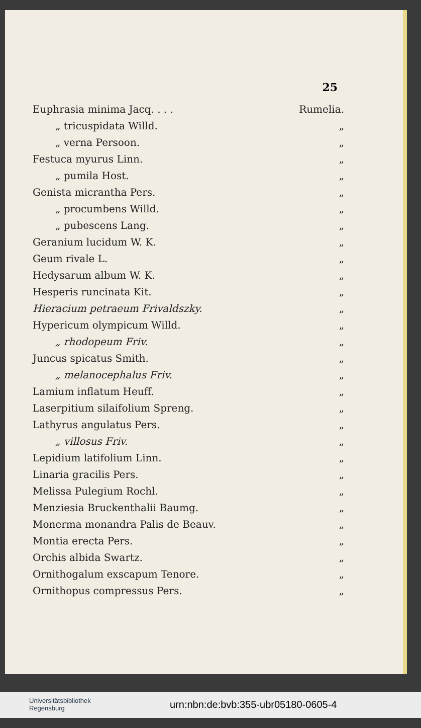25
| Euphrasia minima Jacq. . . . | Rumelia. |
| „ tricuspidata Willd. | „ |
| „ verna Persoon. | „ |
| Festuca myurus Linn. | „ |
| „ pumila Host. | „ |
| Genista micrantha Pers. | „ |
| „ procumbens Willd. | „ |
| „ pubescens Lang. | „ |
| Geranium lucidum W. K. | „ |
| Geum rivale L. | „ |
| Hedysarum album W. K. | „ |
| Hesperis runcinata Kit. | „ |
| Hieracium petraeum Frivaldszky. | „ |
| Hypericum olympicum Willd. | „ |
| „ rhodopeum Friv. | „ |
| Juncus spicatus Smith. | „ |
| „ melanocephalus Friv. | „ |
| Lamium inflatum Heuff. | „ |
| Laserpitium silaifolium Spreng. | „ |
| Lathyrus angulatus Pers. | „ |
| „ villosus Friv. | „ |
| Lepidium latifolium Linn. | „ |
| Linaria gracilis Pers. | „ |
| Melissa Pulegium Rochl. | „ |
| Menziesia Bruckenthalii Baumg. | „ |
| Monerma monandra Palis de Beauv. | „ |
| Montia erecta Pers. | „ |
| Orchis albida Swartz. | „ |
| Ornithogalum exscapum Tenore. | „ |
| Ornithopus compressus Pers. | „ |
Universitätsbibliothek
Regensburg
urn:nbn:de:bvb:355-ubr05180-0605-4